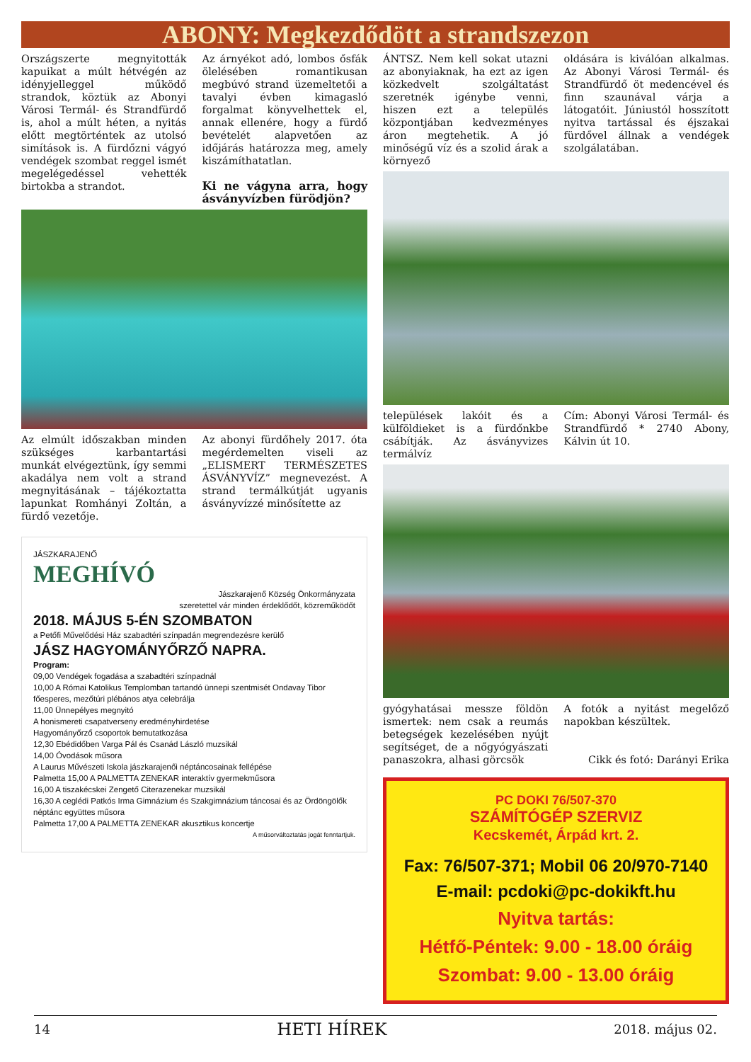ABONY: Megkezdődött a strandszezon
Országszerte megnyitották kapuikat a múlt hétvégén az idényjelleggel működő strandok, köztük az Abonyi Városi Termál- és Strandfürdő is, ahol a múlt héten, a nyitás előtt megtörténtek az utolsó simítások is. A fürdőzni vágyó vendégek szombat reggel ismét megelégedéssel vehették birtokba a strandot.
Az árnyékot adó, lombos ősfák ölelésében romantikusan megbúvó strand üzemeltetői a tavalyi évben kimagasló forgalmat könyvelhettek el, annak ellenére, hogy a fürdő bevételét alapvetően az időjárás határozza meg, amely kiszámíthatatlan.
Ki ne vágyna arra, hogy ásványvízben fürödjön?
Az elmúlt időszakban minden szükséges karbantartási munkát elvégeztünk, így semmi akadálya nem volt a strand megnyitásának – tájékoztatta lapunkat Romhányi Zoltán, a fürdő vezetője.
Az abonyi fürdőhely 2017. óta megérdemelten viseli az „ELISMERT TERMÉSZETES ÁSVÁNYVÍZ” megnevezést. A strand termálkútját ugyanis ásványvízzé minősítette az
JÁSZKARAJENŐ
MEGHÍVÓ
Jászkarajenő Község Önkormányzata
szeretettel vár minden érdeklődőt, közreműködőt
2018. MÁJUS 5-ÉN SZOMBATON
a Petőfi Művelődési Ház szabadtéri színpadán megrendezésre kerülő
JÁSZ HAGYOMÁNYŐRZŐ NAPRA.
Program:
09,00 Vendégek fogadása a szabadtéri színpadnál
10,00 A Római Katolikus Templomban tartandó ünnepi szentmisét Ondavay Tibor főesperes, mezőtúri plébános atya celebrálja
11,00 Ünnepélyes megnyitó
A honismereti csapatverseny eredményhirdetése
Hagyományőrző csoportok bemutatkozása
12,30 Ebédidőben Varga Pál és Csanád László muzsikál
14,00 Óvodások műsora
A Laurus Művészeti Iskola jászkarajenői néptáncosainak fellépése
Palmetta 15,00 A PALMETTA ZENEKAR interaktív gyermekműsora
16,00 A tiszakécskei Zengető Citerazenekar muzsikál
16,30 A ceglédi Patkós Irma Gimnázium és Szakgimnázium táncosai és az Ördöngölők néptánc együttes műsora
Palmetta 17,00 A PALMETTA ZENEKAR akusztikus koncertje
A műsorváltoztatás jogát fenntartjuk.
ÁNTSZ. Nem kell sokat utazni az abonyiaknak, ha ezt az igen közkedvelt szolgáltatást szeretnék igénybe venni, hiszen ezt a település központjában kedvezményes áron megtehetik. A jó minőségű víz és a szolid árak a környező
oldására is kiválóan alkalmas. Az Abonyi Városi Termál- és Strandfürdő öt medencével és finn szaunával várja a látogatóit. Júniustól hosszított nyitva tartással és éjszakai fürdővel állnak a vendégek szolgálatában.
települések lakóit és a külföldieket is a fürdőnkbe csábítják. Az ásványvizes termálvíz
Cím: Abonyi Városi Termál- és Strandfürdő * 2740 Abony, Kálvin út 10.
gyógyhatásai messze földön ismertek: nem csak a reumás betegségek kezelésében nyújt segítséget, de a nőgyógyászati panaszokra, alhasi görcsök
A fotók a nyitást megelőző napokban készültek.
Cikk és fotó: Darányi Erika
PC DOKI 76/507-370
SZÁMÍTÓGÉP SZERVIZ
Kecskemét, Árpád krt. 2.
Fax: 76/507-371; Mobil 06 20/970-7140
E-mail: pcdoki@pc-dokikft.hu
Nyitva tartás:
Hétfő-Péntek: 9.00 - 18.00 óráig
Szombat: 9.00 - 13.00 óráig
14 HETI HÍREK 2018. május 02.